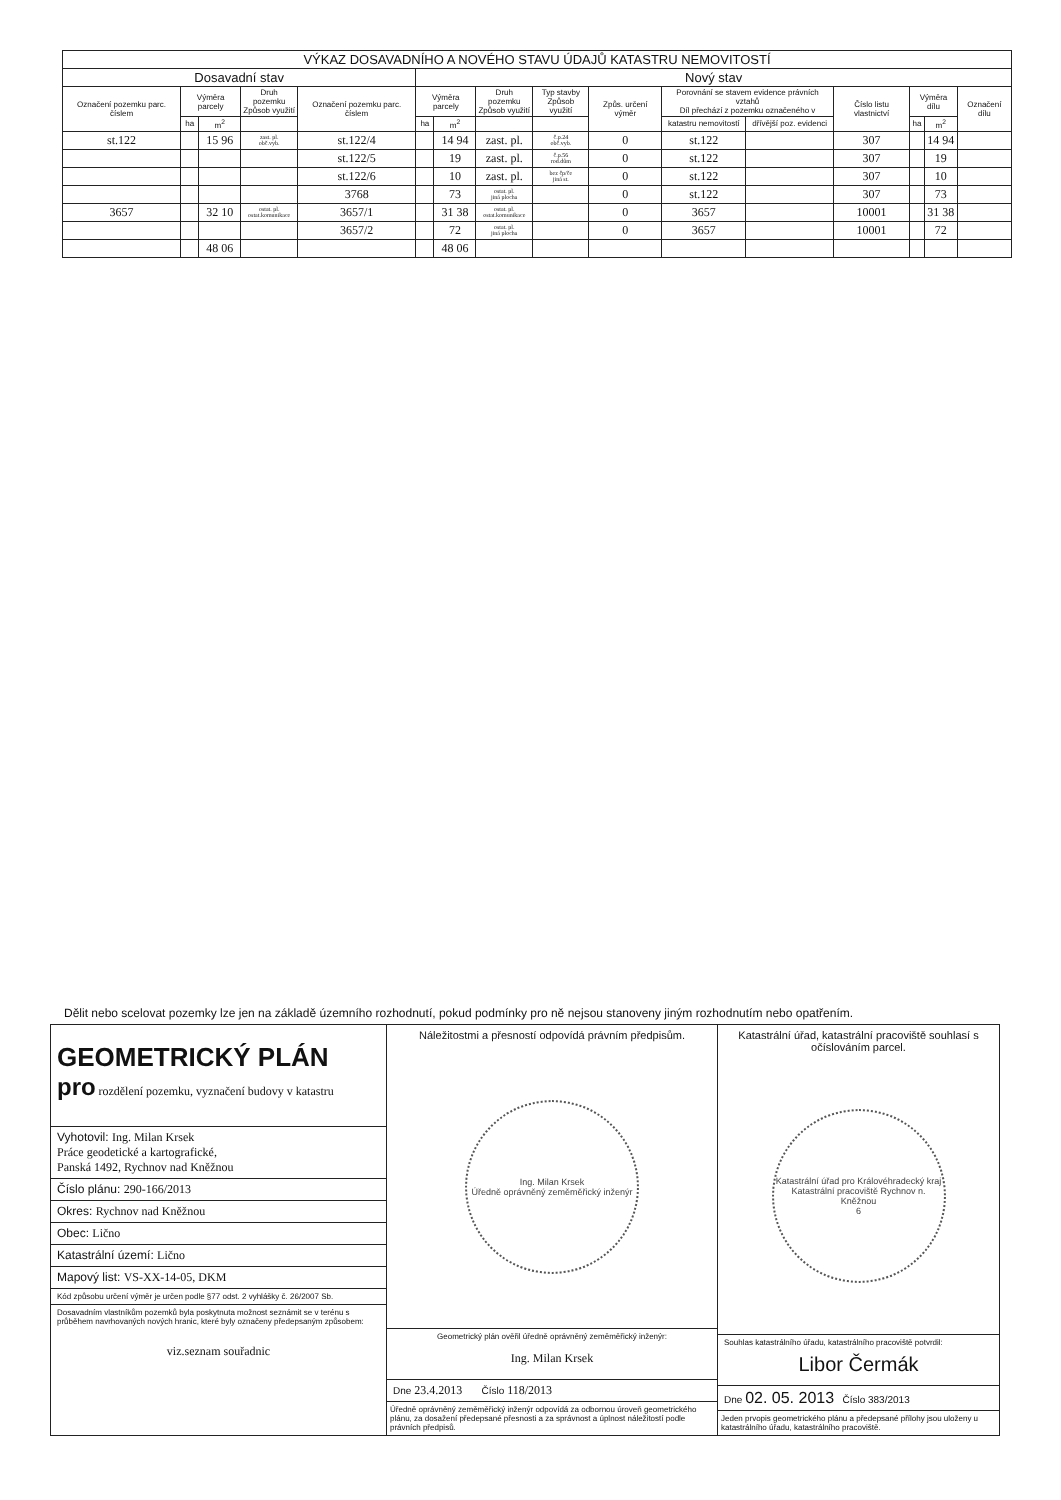| VÝKAZ DOSAVADNÍHO A NOVÉHO STAVU ÚDAJŮ KATASTRU NEMOVITOSTÍ | | | | | | | | | | | | | | | |
| --- | --- | --- | --- | --- | --- | --- | --- | --- | --- | --- | --- | --- | --- | --- | --- |
| Dosavadní stav | | | | | Nový stav | | | | | | | | | | |
| Označení pozemku parc. číslem | Výměra parcely | | Druh pozemku Způsob využití | Označení pozemku parc. číslem | Výměra parcely | | Druh pozemku Způsob využití | Typ stavby Způsob využití | Způs. určení výměr | Porovnání se stavem evidence právních vztahů Díl přechází z pozemku označeného v | | Číslo listu vlastnictví | Výměra dílu | | Označení dílu |
| | ha | m<sup>2</sup> | | | ha | m<sup>2</sup> | | | | katastru nemovitostí | dřívější poz. evidenci | | ha | m<sup>2</sup> | |
| st.122 | | 15 96 | zast. pl. obč.vyb. | st.122/4 | | 14 94 | zast. pl. | č.p.24 obč.vyb. | 0 | st.122 | | 307 | | 14 94 | |
| | | | | st.122/5 | | 19 | zast. pl. | č.p.56 rod.dům | 0 | st.122 | | 307 | | 19 | |
| | | | | st.122/6 | | 10 | zast. pl. | bez čp/če jiná st. | 0 | st.122 | | 307 | | 10 | |
| | | | | 3768 | | 73 | ostat. pl. jiná plocha | | 0 | st.122 | | 307 | | 73 | |
| 3657 | | 32 10 | ostat. pl. ostat.komunikace | 3657/1 | | 31 38 | ostat. pl. ostat.komunikace | | 0 | 3657 | | 10001 | | 31 38 | |
| | | | | 3657/2 | | 72 | ostat. pl. jiná plocha | | 0 | 3657 | | 10001 | | 72 | |
| | | 48 06 | | | | 48 06 | | | | | | | | | |
Dělit nebo scelovat pozemky lze jen na základě územního rozhodnutí, pokud podmínky pro ně nejsou stanoveny jiným rozhodnutím nebo opatřením.
GEOMETRICKÝ PLÁN
pro rozdělení pozemku, vyznačení budovy v katastru
Vyhotovil: Ing. Milan Krsek
Práce geodetické a kartografické,
Panská 1492, Rychnov nad Kněžnou
Číslo plánu: 290-166/2013
Okres: Rychnov nad Kněžnou
Obec: Lično
Katastrální území: Lično
Mapový list: VS-XX-14-05, DKM
Kód způsobu určení výměr je určen podle §77 odst. 2 vyhlášky č. 26/2007 Sb.
Dosavadním vlastníkům pozemků byla poskytnuta možnost seznámit se v terénu s průběhem navrhovaných nových hranic, které byly označeny předepsaným způsobem:
viz.seznam souřadnic
Náležitostmi a přesností odpovídá právním předpisům.
Ing. Milan Krsek
Úředně oprávněný zeměměřický inženýr
Geometrický plán ověřil úředně oprávněný zeměměřický inženýr:
Ing. Milan Krsek
Dne 23.4.2013 Číslo 118/2013
Úředně oprávněný zeměměřický inženýr odpovídá za odbornou úroveň geometrického plánu, za dosažení předepsané přesnosti a za správnost a úplnost náležitostí podle právních předpisů.
Katastrální úřad, katastrální pracoviště souhlasí s očíslováním parcel.
Katastrální úřad pro Královéhradecký kraj
Katastrální pracoviště Rychnov n. Kněžnou
6
Souhlas katastrálního úřadu, katastrálního pracoviště potvrdil:
Libor Čermák
Dne 02. 05. 2013 Číslo 383/2013
Jeden prvopis geometrického plánu a předepsané přílohy jsou uloženy u katastrálního úřadu, katastrálního pracoviště.